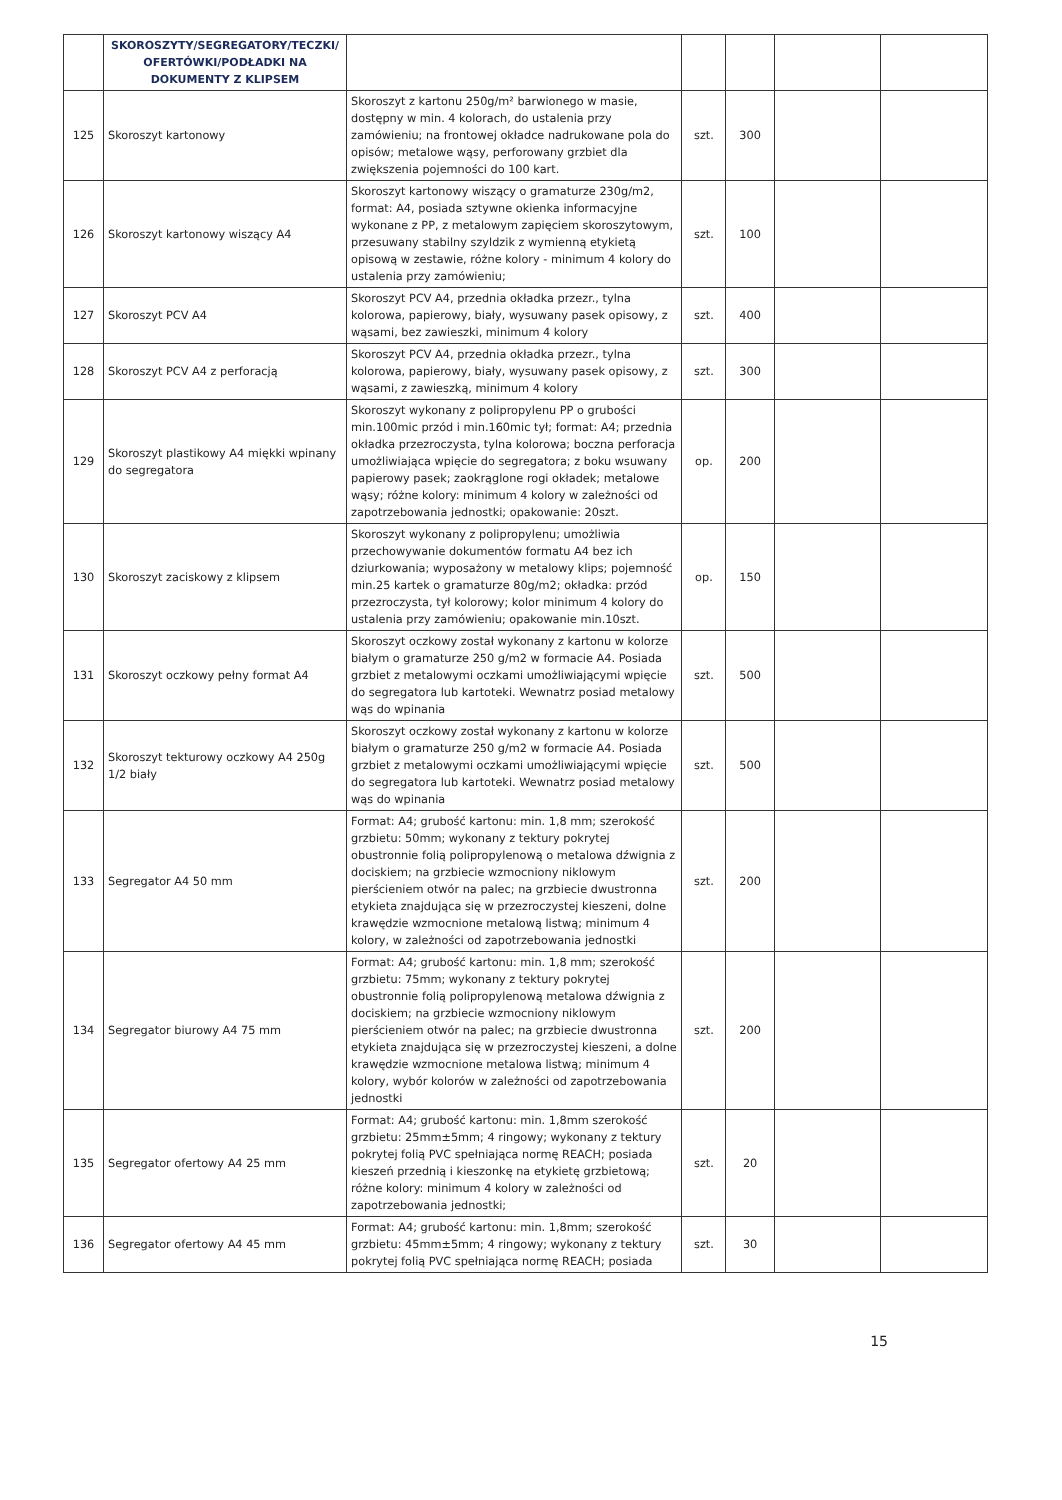| | SKOROSZYTY/SEGREGATORY/TECZKI/ OFERTÓWKI/PODŁADKI NA DOKUMENTY Z KLIPSEM | | | | | |
| 125 | Skoroszyt kartonowy | Skoroszyt z kartonu 250g/m² barwionego w masie, dostępny w min. 4 kolorach, do ustalenia przy zamówieniu; na frontowej okładce nadrukowane pola do opisów; metalowe wąsy, perforowany grzbiet dla zwiększenia pojemności do 100 kart. | szt. | 300 | | |
| 126 | Skoroszyt kartonowy wiszący A4 | Skoroszyt kartonowy wiszący o gramaturze 230g/m2, format: A4, posiada sztywne okienka informacyjne wykonane z PP, z metalowym zapięciem skoroszytowym, przesuwany stabilny szyldzik z wymienną etykietą opisową w zestawie, różne kolory - minimum 4 kolory do ustalenia przy zamówieniu; | szt. | 100 | | |
| 127 | Skoroszyt PCV A4 | Skoroszyt PCV A4, przednia okładka przezr., tylna kolorowa, papierowy, biały, wysuwany pasek opisowy, z wąsami, bez zawieszki, minimum 4 kolory | szt. | 400 | | |
| 128 | Skoroszyt PCV A4 z perforacją | Skoroszyt PCV A4, przednia okładka przezr., tylna kolorowa, papierowy, biały, wysuwany pasek opisowy, z wąsami, z zawieszką, minimum 4 kolory | szt. | 300 | | |
| 129 | Skoroszyt plastikowy A4 miękki wpinany do segregatora | Skoroszyt wykonany z polipropylenu PP o grubości min.100mic przód i min.160mic tył; format: A4; przednia okładka przezroczysta, tylna kolorowa; boczna perforacja umożliwiająca wpięcie do segregatora; z boku wsuwany papierowy pasek; zaokrąglone rogi okładek; metalowe wąsy; różne kolory: minimum 4 kolory w zależności od zapotrzebowania jednostki; opakowanie: 20szt. | op. | 200 | | |
| 130 | Skoroszyt zaciskowy z klipsem | Skoroszyt wykonany z polipropylenu; umożliwia przechowywanie dokumentów formatu A4 bez ich dziurkowania; wyposażony w metalowy klips; pojemność min.25 kartek o gramaturze 80g/m2; okładka: przód przezroczysta, tył kolorowy; kolor minimum 4 kolory do ustalenia przy zamówieniu; opakowanie min.10szt. | op. | 150 | | |
| 131 | Skoroszyt oczkowy pełny format A4 | Skoroszyt oczkowy został wykonany z kartonu w kolorze białym o gramaturze 250 g/m2 w formacie A4. Posiada grzbiet z metalowymi oczkami umożliwiającymi wpięcie do segregatora lub kartoteki. Wewnatrz posiad metalowy wąs do wpinania | szt. | 500 | | |
| 132 | Skoroszyt tekturowy oczkowy A4 250g 1/2 biały | Skoroszyt oczkowy został wykonany z kartonu w kolorze białym o gramaturze 250 g/m2 w formacie A4. Posiada grzbiet z metalowymi oczkami umożliwiającymi wpięcie do segregatora lub kartoteki. Wewnatrz posiad metalowy wąs do wpinania | szt. | 500 | | |
| 133 | Segregator A4 50 mm | Format: A4; grubość kartonu: min. 1,8 mm; szerokość grzbietu: 50mm; wykonany z tektury pokrytej obustronnie folią polipropylenową o metalowa dźwignia z dociskiem; na grzbiecie wzmocniony niklowym pierścieniem otwór na palec; na grzbiecie dwustronna etykieta znajdująca się w przezroczystej kieszeni, dolne krawędzie wzmocnione metalową listwą; minimum 4 kolory, w zależności od zapotrzebowania jednostki | szt. | 200 | | |
| 134 | Segregator biurowy A4 75 mm | Format: A4; grubość kartonu: min. 1,8 mm; szerokość grzbietu: 75mm; wykonany z tektury pokrytej obustronnie folią polipropylenową metalowa dźwignia z dociskiem; na grzbiecie wzmocniony niklowym pierścieniem otwór na palec; na grzbiecie dwustronna etykieta znajdująca się w przezroczystej kieszeni, a dolne krawędzie wzmocnione metalowa listwą; minimum 4 kolory, wybór kolorów w zależności od zapotrzebowania jednostki | szt. | 200 | | |
| 135 | Segregator ofertowy A4 25 mm | Format: A4; grubość kartonu: min. 1,8mm szerokość grzbietu: 25mm±5mm; 4 ringowy; wykonany z tektury pokrytej folią PVC spełniająca normę REACH; posiada kieszeń przednią i kieszonkę na etykietę grzbietową; różne kolory: minimum 4 kolory w zależności od zapotrzebowania jednostki; | szt. | 20 | | |
| 136 | Segregator ofertowy A4 45 mm | Format: A4; grubość kartonu: min. 1,8mm; szerokość grzbietu: 45mm±5mm; 4 ringowy; wykonany z tektury pokrytej folią PVC spełniająca normę REACH; posiada | szt. | 30 | | |
15